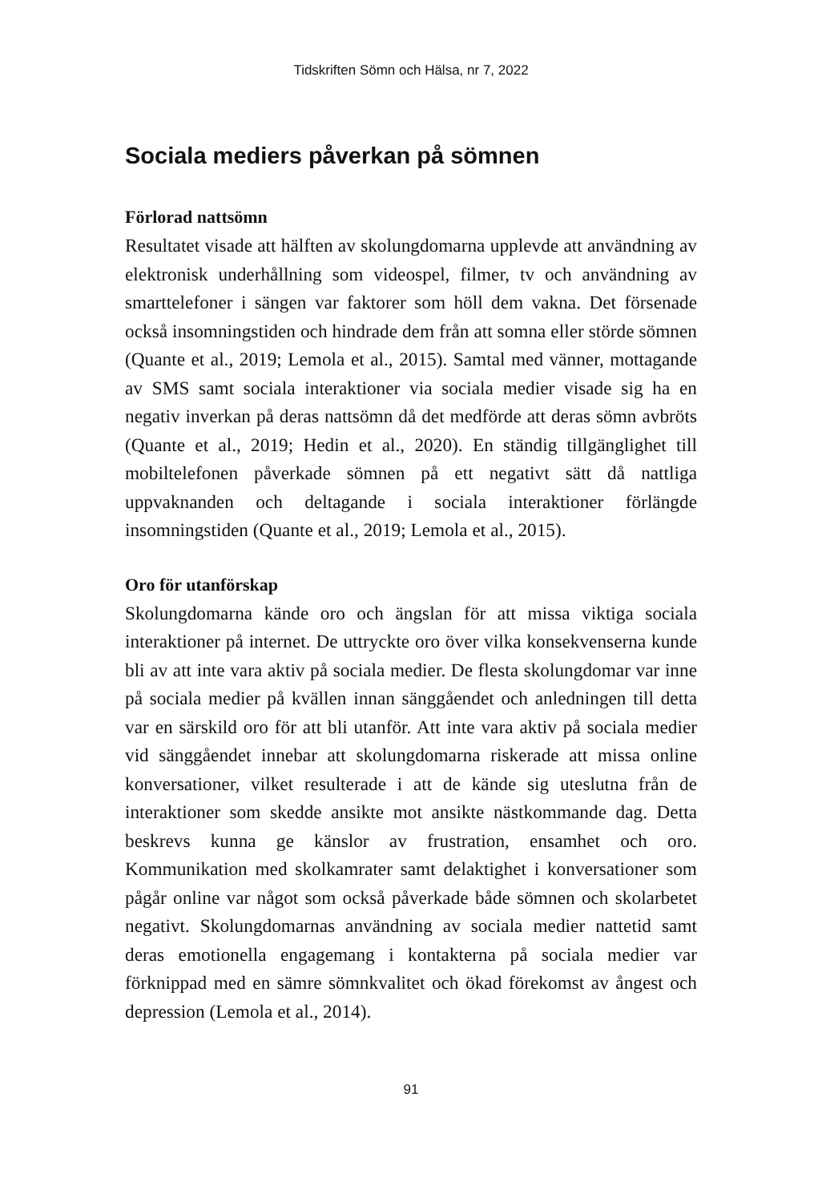Tidskriften Sömn och Hälsa, nr 7, 2022
Sociala mediers påverkan på sömnen
Förlorad nattsömn
Resultatet visade att hälften av skolungdomarna upplevde att användning av elektronisk underhållning som videospel, filmer, tv och användning av smarttelefoner i sängen var faktorer som höll dem vakna. Det försenade också insomningstiden och hindrade dem från att somna eller störde sömnen (Quante et al., 2019; Lemola et al., 2015). Samtal med vänner, mottagande av SMS samt sociala interaktioner via sociala medier visade sig ha en negativ inverkan på deras nattsömn då det medförde att deras sömn avbröts (Quante et al., 2019; Hedin et al., 2020). En ständig tillgänglighet till mobiltelefonen påverkade sömnen på ett negativt sätt då nattliga uppvaknanden och deltagande i sociala interaktioner förlängde insomningstiden (Quante et al., 2019; Lemola et al., 2015).
Oro för utanförskap
Skolungdomarna kände oro och ängslan för att missa viktiga sociala interaktioner på internet. De uttryckte oro över vilka konsekvenserna kunde bli av att inte vara aktiv på sociala medier. De flesta skolungdomar var inne på sociala medier på kvällen innan sänggåendet och anledningen till detta var en särskild oro för att bli utanför. Att inte vara aktiv på sociala medier vid sänggåendet innebar att skolungdomarna riskerade att missa online konversationer, vilket resulterade i att de kände sig uteslutna från de interaktioner som skedde ansikte mot ansikte nästkommande dag. Detta beskrevs kunna ge känslor av frustration, ensamhet och oro. Kommunikation med skolkamrater samt delaktighet i konversationer som pågår online var något som också påverkade både sömnen och skolarbetet negativt. Skolungdomarnas användning av sociala medier nattetid samt deras emotionella engagemang i kontakterna på sociala medier var förknippad med en sämre sömnkvalitet och ökad förekomst av ångest och depression (Lemola et al., 2014).
91